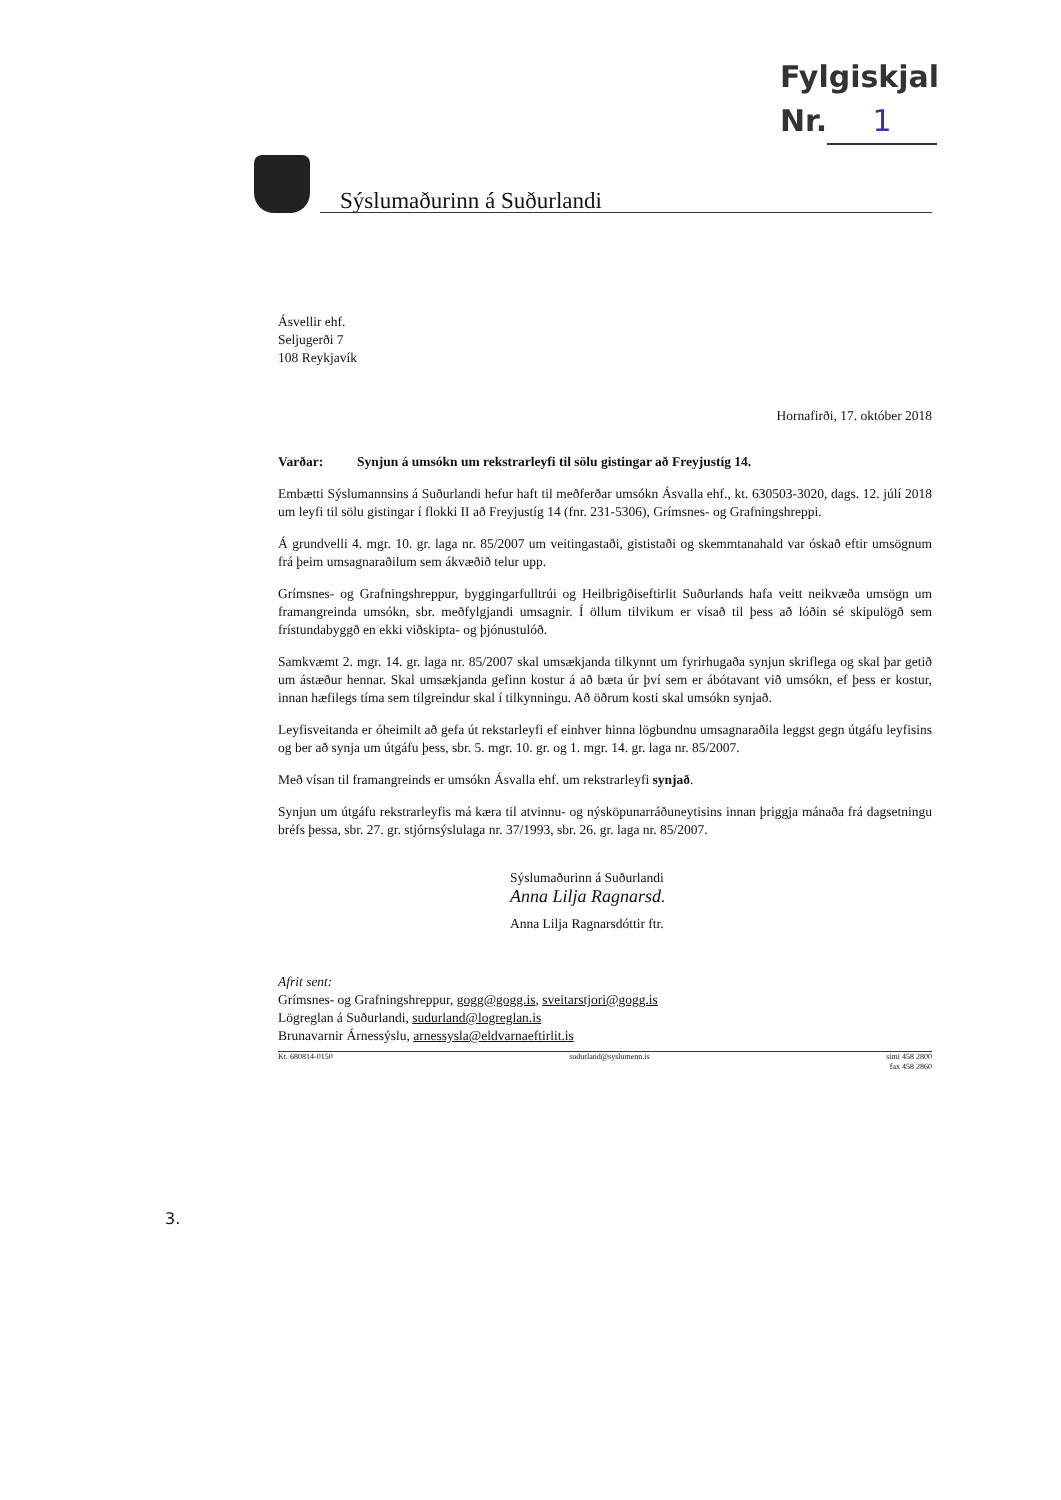Fylgiskjal
Nr. 1
Sýslumaðurinn á Suðurlandi
Ásvellir ehf.
Seljugerði 7
108 Reykjavík
Hornafirði, 17. október 2018
Varðar: Synjun á umsókn um rekstrarleyfi til sölu gistingar að Freyjustíg 14.
Embætti Sýslumannsins á Suðurlandi hefur haft til meðferðar umsókn Ásvalla ehf., kt. 630503-3020, dags. 12. júlí 2018 um leyfi til sölu gistingar í flokki II að Freyjustíg 14 (fnr. 231-5306), Grímsnes- og Grafningshreppi.
Á grundvelli 4. mgr. 10. gr. laga nr. 85/2007 um veitingastaði, gististaði og skemmtanahald var óskað eftir umsögnum frá þeim umsagnaraðilum sem ákvæðið telur upp.
Grímsnes- og Grafningshreppur, byggingarfulltrúi og Heilbrigðiseftirlit Suðurlands hafa veitt neikvæða umsögn um framangreinda umsókn, sbr. meðfylgjandi umsagnir. Í öllum tilvikum er vísað til þess að lóðin sé skipulögð sem frístundabyggð en ekki viðskipta- og þjónustulóð.
Samkvæmt 2. mgr. 14. gr. laga nr. 85/2007 skal umsækjanda tilkynnt um fyrirhugaða synjun skriflega og skal þar getið um ástæður hennar. Skal umsækjanda gefinn kostur á að bæta úr því sem er ábótavant við umsókn, ef þess er kostur, innan hæfilegs tíma sem tilgreindur skal í tilkynningu. Að öðrum kosti skal umsókn synjað.
Leyfisveitanda er óheimilt að gefa út rekstarleyfi ef einhver hinna lögbundnu umsagnaraðila leggst gegn útgáfu leyfisins og ber að synja um útgáfu þess, sbr. 5. mgr. 10. gr. og 1. mgr. 14. gr. laga nr. 85/2007.
Með vísan til framangreinds er umsókn Ásvalla ehf. um rekstrarleyfi synjað.
Synjun um útgáfu rekstrarleyfis má kæra til atvinnu- og nýsköpunarráðuneytisins innan þriggja mánaða frá dagsetningu bréfs þessa, sbr. 27. gr. stjórnsýslulaga nr. 37/1993, sbr. 26. gr. laga nr. 85/2007.
Sýslumaðurinn á Suðurlandi
Anna Lilja Ragnarsd.
Anna Lilja Ragnarsdóttir ftr.
Afrit sent:
Grímsnes- og Grafningshreppur, gogg@gogg.is, sveitarstjori@gogg.is
Lögreglan á Suðurlandi, sudurland@logreglan.is
Brunavarnir Árnessýslu, arnessysla@eldvarnaeftirlit.is
Kt. 680814-0150 sudurland@syslumenn.is sími 458 2800
fax 458 2860
3.